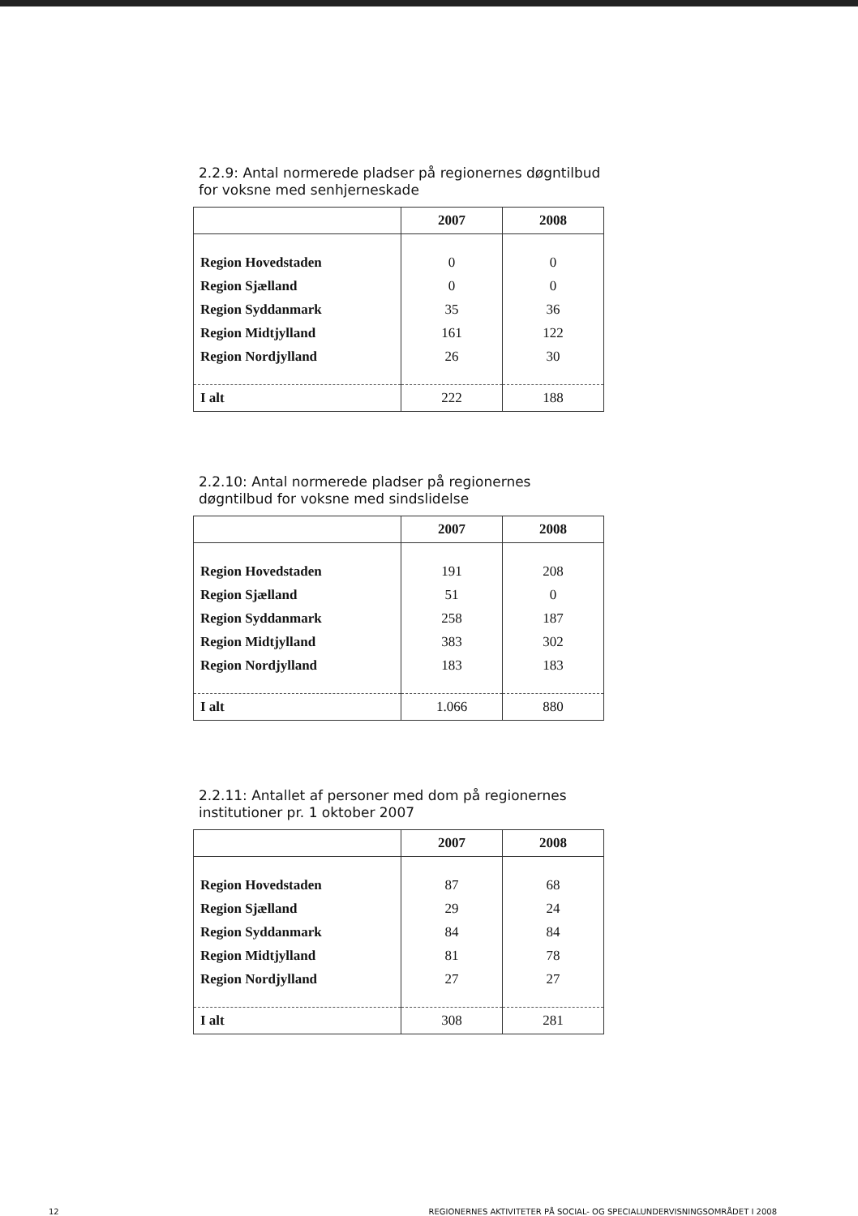2.2.9: Antal normerede pladser på regionernes døgntilbud for voksne med senhjerneskade
| | 2007 | 2008 |
| --- | --- | --- |
| Region Hovedstaden | 0 | 0 |
| Region Sjælland | 0 | 0 |
| Region Syddanmark | 35 | 36 |
| Region Midtjylland | 161 | 122 |
| Region Nordjylland | 26 | 30 |
| I alt | 222 | 188 |
2.2.10: Antal normerede pladser på regionernes døgntilbud for voksne med sindslidelse
| | 2007 | 2008 |
| --- | --- | --- |
| Region Hovedstaden | 191 | 208 |
| Region Sjælland | 51 | 0 |
| Region Syddanmark | 258 | 187 |
| Region Midtjylland | 383 | 302 |
| Region Nordjylland | 183 | 183 |
| I alt | 1.066 | 880 |
2.2.11: Antallet af personer med dom på regionernes institutioner pr. 1 oktober 2007
| | 2007 | 2008 |
| --- | --- | --- |
| Region Hovedstaden | 87 | 68 |
| Region Sjælland | 29 | 24 |
| Region Syddanmark | 84 | 84 |
| Region Midtjylland | 81 | 78 |
| Region Nordjylland | 27 | 27 |
| I alt | 308 | 281 |
12 REGIONERNES AKTIVITETER PÅ SOCIAL- OG SPECIALUNDERVISNINGSOMRÅDET I 2008